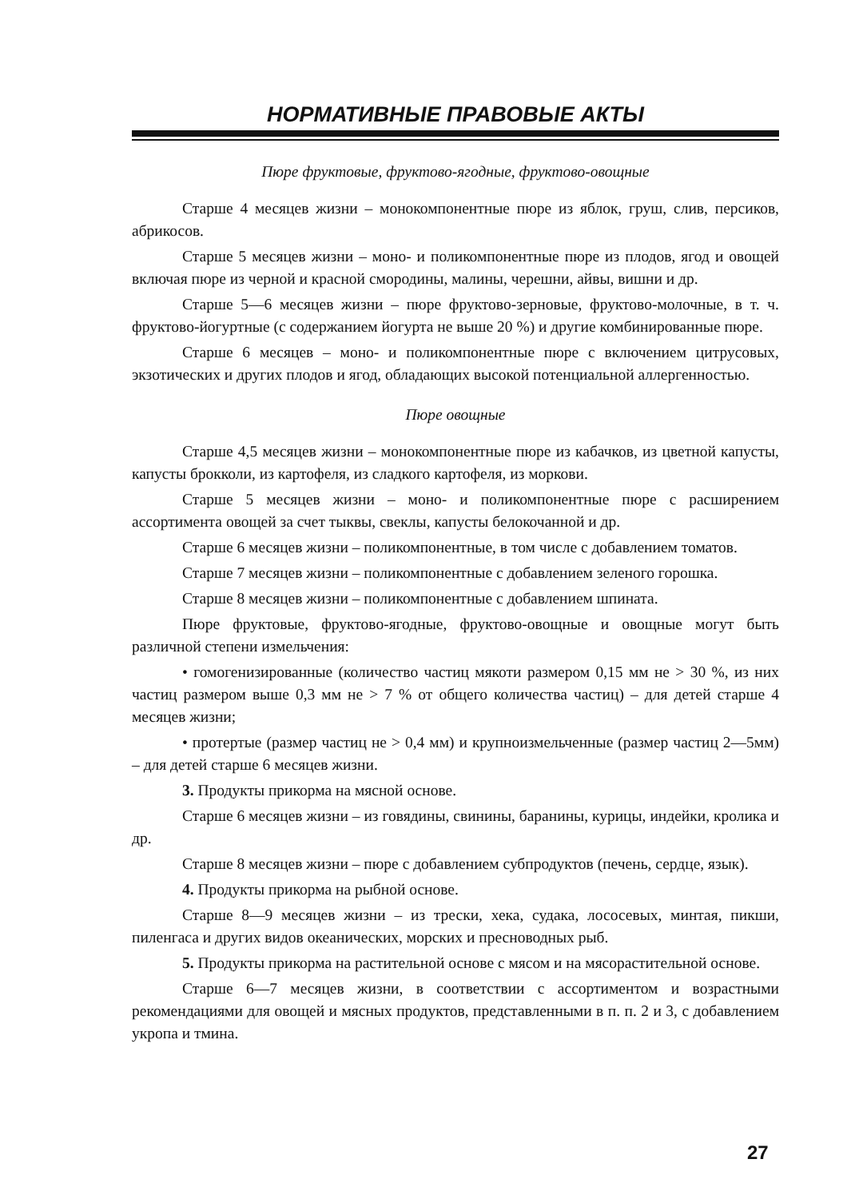НОРМАТИВНЫЕ ПРАВОВЫЕ АКТЫ
Пюре фруктовые, фруктово-ягодные, фруктово-овощные
Старше 4 месяцев жизни – монокомпонентные пюре из яблок, груш, слив, персиков, абрикосов.
Старше 5 месяцев жизни – моно- и поликомпонентные пюре из плодов, ягод и овощей включая пюре из черной и красной смородины, малины, черешни, айвы, вишни и др.
Старше 5—6 месяцев жизни – пюре фруктово-зерновые, фруктово-молочные, в т. ч. фруктово-йогуртные (с содержанием йогурта не выше 20 %) и другие комбинированные пюре.
Старше 6 месяцев – моно- и поликомпонентные пюре с включением цитрусовых, экзотических и других плодов и ягод, обладающих высокой потенциальной аллергенностью.
Пюре овощные
Старше 4,5 месяцев жизни – монокомпонентные пюре из кабачков, из цветной капусты, капусты брокколи, из картофеля, из сладкого картофеля, из моркови.
Старше 5 месяцев жизни – моно- и поликомпонентные пюре с расширением ассортимента овощей за счет тыквы, свеклы, капусты белокочанной и др.
Старше 6 месяцев жизни – поликомпонентные, в том числе с добавлением томатов.
Старше 7 месяцев жизни – поликомпонентные с добавлением зеленого горошка.
Старше 8 месяцев жизни – поликомпонентные с добавлением шпината.
Пюре фруктовые, фруктово-ягодные, фруктово-овощные и овощные могут быть различной степени измельчения:
• гомогенизированные (количество частиц мякоти размером 0,15 мм не > 30 %, из них частиц размером выше 0,3 мм не > 7 % от общего количества частиц) – для детей старше 4 месяцев жизни;
• протертые (размер частиц не > 0,4 мм) и крупноизмельченные (размер частиц 2—5мм) – для детей старше 6 месяцев жизни.
3. Продукты прикорма на мясной основе.
Старше 6 месяцев жизни – из говядины, свинины, баранины, курицы, индейки, кролика и др.
Старше 8 месяцев жизни – пюре с добавлением субпродуктов (печень, сердце, язык).
4. Продукты прикорма на рыбной основе.
Старше 8—9 месяцев жизни – из трески, хека, судака, лососевых, минтая, пикши, пиленгаса и других видов океанических, морских и пресноводных рыб.
5. Продукты прикорма на растительной основе с мясом и на мясорастительной основе.
Старше 6—7 месяцев жизни, в соответствии с ассортиментом и возрастными рекомендациями для овощей и мясных продуктов, представленными в п. п. 2 и 3, с добавлением укропа и тмина.
27